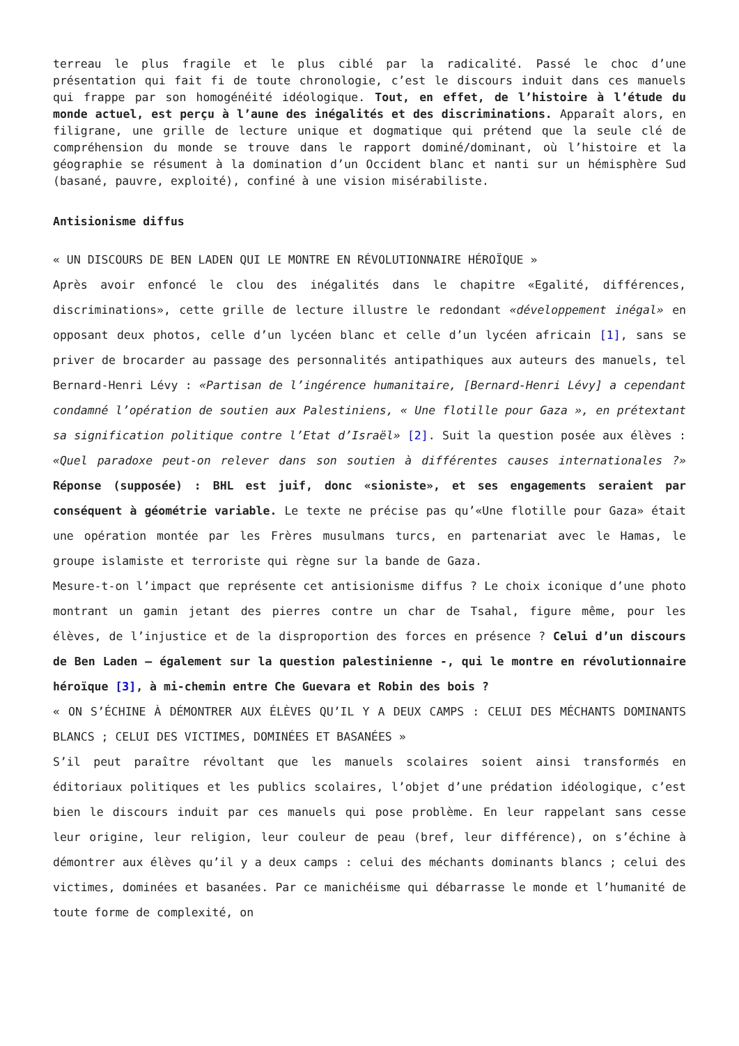terreau le plus fragile et le plus ciblé par la radicalité. Passé le choc d’une présentation qui fait fi de toute chronologie, c’est le discours induit dans ces manuels qui frappe par son homogénéité idéologique. Tout, en effet, de l’histoire à l’étude du monde actuel, est perçu à l’aune des inégalités et des discriminations. Apparaît alors, en filigrane, une grille de lecture unique et dogmatique qui prétend que la seule clé de compréhension du monde se trouve dans le rapport dominé/dominant, où l’histoire et la géographie se résument à la domination d’un Occident blanc et nanti sur un hémisphère Sud (basané, pauvre, exploité), confiné à une vision misérabiliste.
Antisionisme diffus
« UN DISCOURS DE BEN LADEN QUI LE MONTRE EN RÉVOLUTIONNAIRE HÉROÏQUE »
Après avoir enfoncé le clou des inégalités dans le chapitre «Egalité, différences, discriminations», cette grille de lecture illustre le redondant «développement inégal» en opposant deux photos, celle d’un lycéen blanc et celle d’un lycéen africain [1], sans se priver de brocarder au passage des personnalités antipathiques aux auteurs des manuels, tel Bernard-Henri Lévy : «Partisan de l’ingérence humanitaire, [Bernard-Henri Lévy] a cependant condamné l’opération de soutien aux Palestiniens, « Une flotille pour Gaza », en prétextant sa signification politique contre l’Etat d’Israël» [2]. Suit la question posée aux élèves : «Quel paradoxe peut-on relever dans son soutien à différentes causes internationales ?» Réponse (supposée) : BHL est juif, donc «sioniste», et ses engagements seraient par conséquent à géométrie variable. Le texte ne précise pas qu’«Une flotille pour Gaza» était une opération montée par les Frères musulmans turcs, en partenariat avec le Hamas, le groupe islamiste et terroriste qui règne sur la bande de Gaza.
Mesure-t-on l’impact que représente cet antisionisme diffus ? Le choix iconique d’une photo montrant un gamin jetant des pierres contre un char de Tsahal, figure même, pour les élèves, de l’injustice et de la disproportion des forces en présence ? Celui d’un discours de Ben Laden – également sur la question palestinienne -, qui le montre en révolutionnaire héroïque [3], à mi-chemin entre Che Guevara et Robin des bois ?
« ON S’ÉCHINE À DÉMONTRER AUX ÉLÈVES QU’IL Y A DEUX CAMPS : CELUI DES MÉCHANTS DOMINANTS BLANCS ; CELUI DES VICTIMES, DOMINÉES ET BASANÉES »
S’il peut paraître révoltant que les manuels scolaires soient ainsi transformés en éditoriaux politiques et les publics scolaires, l’objet d’une prédation idéologique, c’est bien le discours induit par ces manuels qui pose problème. En leur rappelant sans cesse leur origine, leur religion, leur couleur de peau (bref, leur différence), on s’échine à démontrer aux élèves qu’il y a deux camps : celui des méchants dominants blancs ; celui des victimes, dominées et basanées. Par ce manichéisme qui débarrasse le monde et l’humanité de toute forme de complexité, on